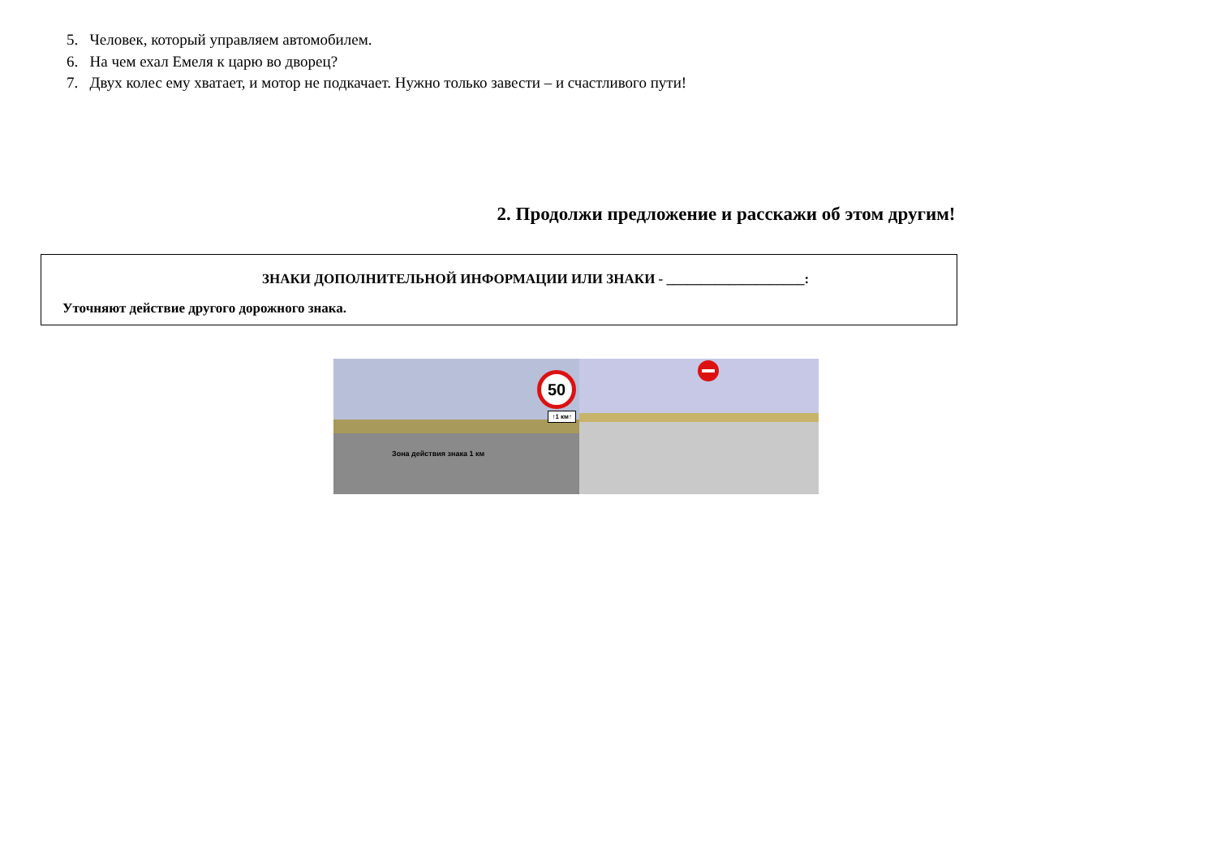5. Человек, который управляем автомобилем.
6. На чем ехал Емеля к царю во дворец?
7. Двух колес ему хватает, и мотор не подкачает. Нужно только завести – и счастливого пути!
2. Продолжи предложение и расскажи об этом другим!
ЗНАКИ ДОПОЛНИТЕЛЬНОЙ ИНФОРМАЦИИ ИЛИ ЗНАКИ - ____________________:
Уточняют действие другого дорожного знака.
50
↑1 км↑
Зона действия знака 1 км